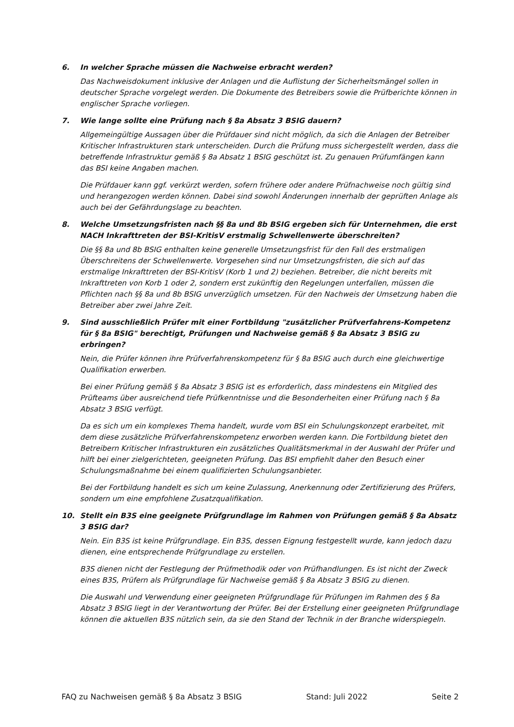6. In welcher Sprache müssen die Nachweise erbracht werden?
Das Nachweisdokument inklusive der Anlagen und die Auflistung der Sicherheitsmängel sollen in deutscher Sprache vorgelegt werden. Die Dokumente des Betreibers sowie die Prüfberichte können in englischer Sprache vorliegen.
7. Wie lange sollte eine Prüfung nach § 8a Absatz 3 BSIG dauern?
Allgemeingültige Aussagen über die Prüfdauer sind nicht möglich, da sich die Anlagen der Betreiber Kritischer Infrastrukturen stark unterscheiden. Durch die Prüfung muss sichergestellt werden, dass die betreffende Infrastruktur gemäß § 8a Absatz 1 BSIG geschützt ist. Zu genauen Prüfumfängen kann das BSI keine Angaben machen.
Die Prüfdauer kann ggf. verkürzt werden, sofern frühere oder andere Prüfnachweise noch gültig sind und herangezogen werden können. Dabei sind sowohl Änderungen innerhalb der geprüften Anlage als auch bei der Gefährdungslage zu beachten.
8. Welche Umsetzungsfristen nach §§ 8a und 8b BSIG ergeben sich für Unternehmen, die erst NACH Inkrafttreten der BSI-KritisV erstmalig Schwellenwerte überschreiten?
Die §§ 8a und 8b BSIG enthalten keine generelle Umsetzungsfrist für den Fall des erstmaligen Überschreitens der Schwellenwerte. Vorgesehen sind nur Umsetzungsfristen, die sich auf das erstmalige Inkrafttreten der BSI-KritisV (Korb 1 und 2) beziehen. Betreiber, die nicht bereits mit Inkrafttreten von Korb 1 oder 2, sondern erst zukünftig den Regelungen unterfallen, müssen die Pflichten nach §§ 8a und 8b BSIG unverzüglich umsetzen. Für den Nachweis der Umsetzung haben die Betreiber aber zwei Jahre Zeit.
9. Sind ausschließlich Prüfer mit einer Fortbildung "zusätzlicher Prüfverfahrens-Kompetenz für § 8a BSIG" berechtigt, Prüfungen und Nachweise gemäß § 8a Absatz 3 BSIG zu erbringen?
Nein, die Prüfer können ihre Prüfverfahrenskompetenz für § 8a BSIG auch durch eine gleichwertige Qualifikation erwerben.
Bei einer Prüfung gemäß § 8a Absatz 3 BSIG ist es erforderlich, dass mindestens ein Mitglied des Prüfteams über ausreichend tiefe Prüfkenntnisse und die Besonderheiten einer Prüfung nach § 8a Absatz 3 BSIG verfügt.
Da es sich um ein komplexes Thema handelt, wurde vom BSI ein Schulungskonzept erarbeitet, mit dem diese zusätzliche Prüfverfahrenskompetenz erworben werden kann. Die Fortbildung bietet den Betreibern Kritischer Infrastrukturen ein zusätzliches Qualitätsmerkmal in der Auswahl der Prüfer und hilft bei einer zielgerichteten, geeigneten Prüfung. Das BSI empfiehlt daher den Besuch einer Schulungsmaßnahme bei einem qualifizierten Schulungsanbieter.
Bei der Fortbildung handelt es sich um keine Zulassung, Anerkennung oder Zertifizierung des Prüfers, sondern um eine empfohlene Zusatzqualifikation.
10. Stellt ein B3S eine geeignete Prüfgrundlage im Rahmen von Prüfungen gemäß § 8a Absatz 3 BSIG dar?
Nein. Ein B3S ist keine Prüfgrundlage. Ein B3S, dessen Eignung festgestellt wurde, kann jedoch dazu dienen, eine entsprechende Prüfgrundlage zu erstellen.
B3S dienen nicht der Festlegung der Prüfmethodik oder von Prüfhandlungen. Es ist nicht der Zweck eines B3S, Prüfern als Prüfgrundlage für Nachweise gemäß § 8a Absatz 3 BSIG zu dienen.
Die Auswahl und Verwendung einer geeigneten Prüfgrundlage für Prüfungen im Rahmen des § 8a Absatz 3 BSIG liegt in der Verantwortung der Prüfer. Bei der Erstellung einer geeigneten Prüfgrundlage können die aktuellen B3S nützlich sein, da sie den Stand der Technik in der Branche widerspiegeln.
FAQ zu Nachweisen gemäß § 8a Absatz 3 BSIG Stand: Juli 2022 Seite 2